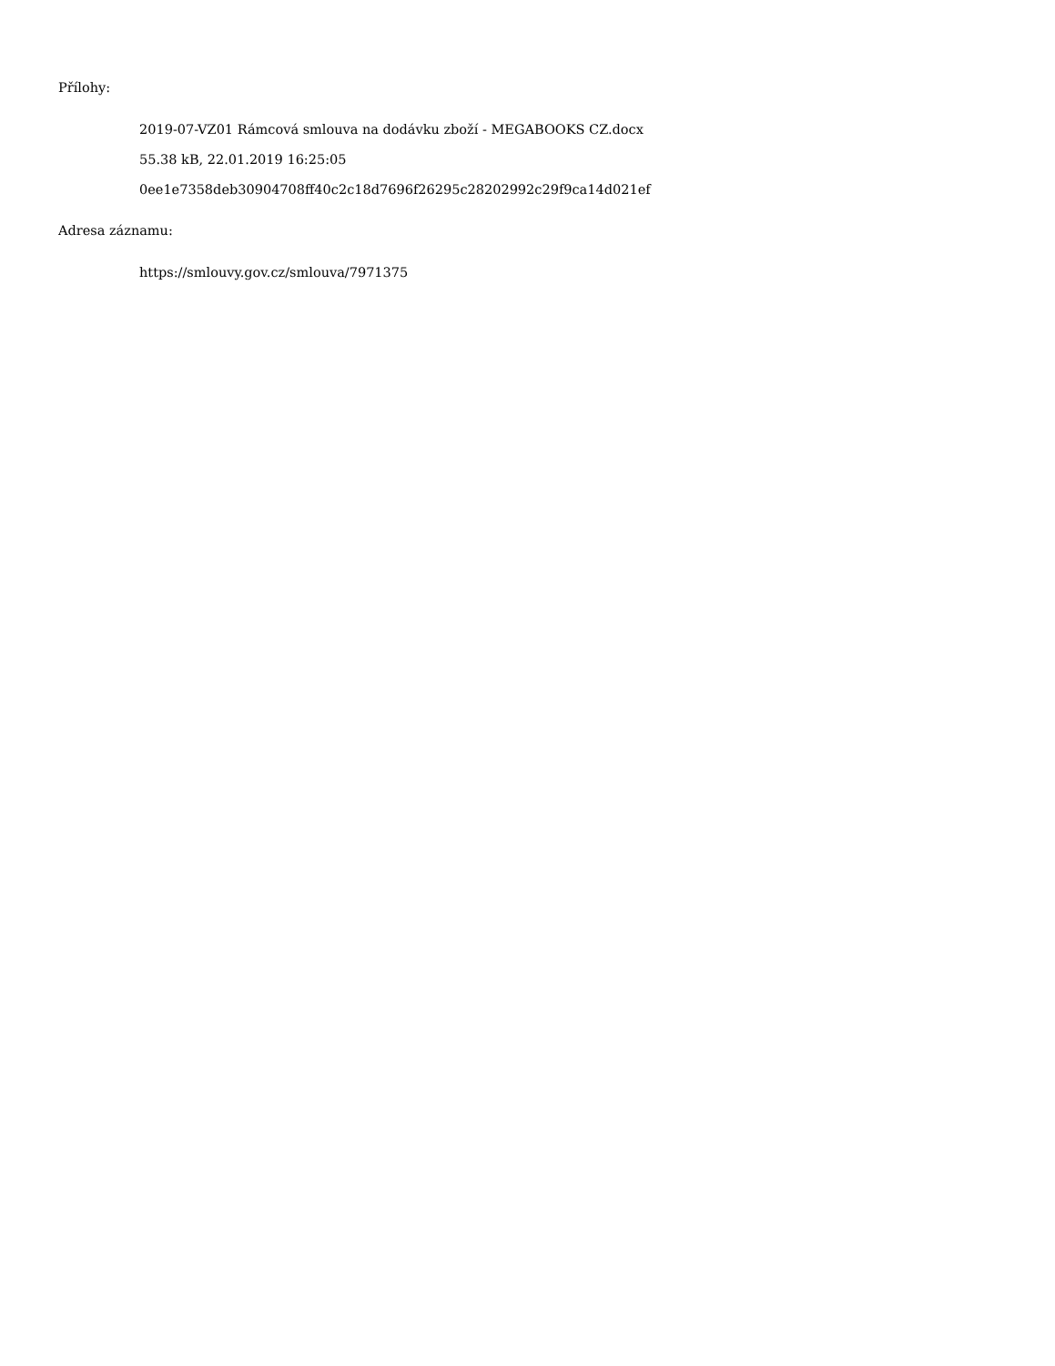Přílohy:
2019-07-VZ01 Rámcová smlouva na dodávku zboží - MEGABOOKS CZ.docx
55.38 kB, 22.01.2019 16:25:05
0ee1e7358deb30904708ff40c2c18d7696f26295c28202992c29f9ca14d021ef
Adresa záznamu:
https://smlouvy.gov.cz/smlouva/7971375